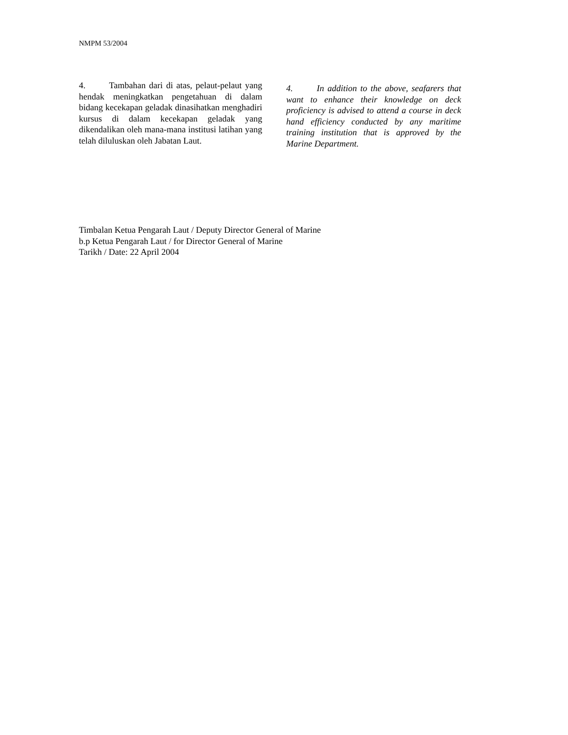NMPM 53/2004
4. Tambahan dari di atas, pelaut-pelaut yang hendak meningkatkan pengetahuan di dalam bidang kecekapan geladak dinasihatkan menghadiri kursus di dalam kecekapan geladak yang dikendalikan oleh mana-mana institusi latihan yang telah diluluskan oleh Jabatan Laut.
4. In addition to the above, seafarers that want to enhance their knowledge on deck proficiency is advised to attend a course in deck hand efficiency conducted by any maritime training institution that is approved by the Marine Department.
Timbalan Ketua Pengarah Laut / Deputy Director General of Marine
b.p Ketua Pengarah Laut / for Director General of Marine
Tarikh / Date: 22 April 2004